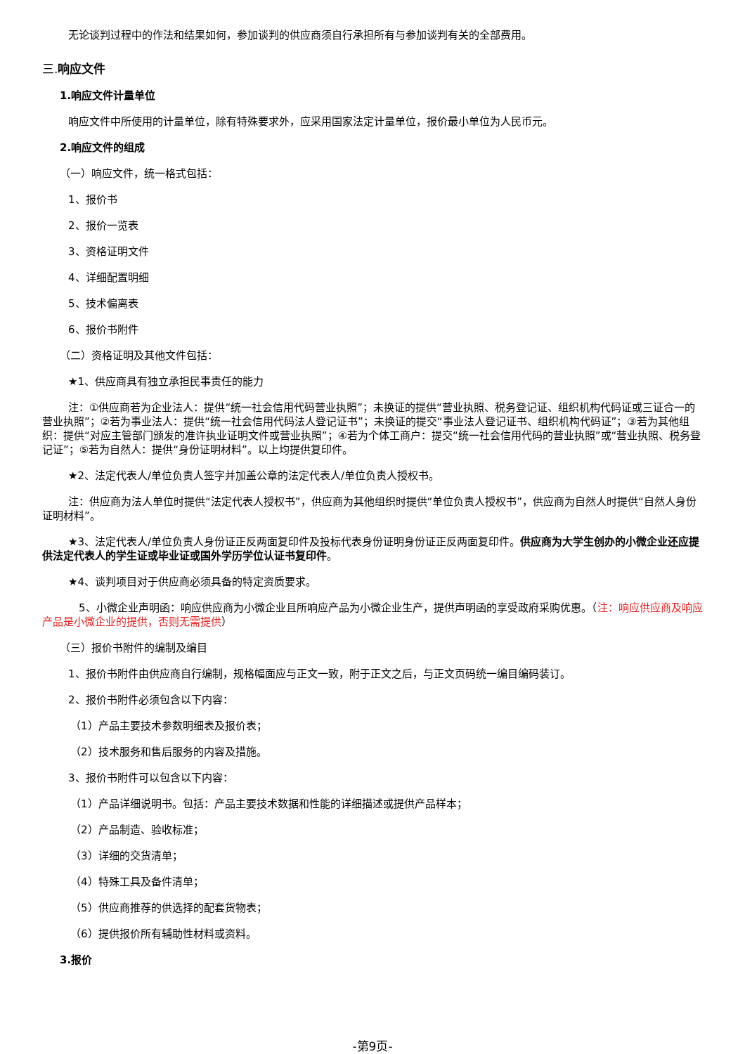无论谈判过程中的作法和结果如何，参加谈判的供应商须自行承担所有与参加谈判有关的全部费用。
三.响应文件
1.响应文件计量单位
响应文件中所使用的计量单位，除有特殊要求外，应采用国家法定计量单位，报价最小单位为人民币元。
2.响应文件的组成
（一）响应文件，统一格式包括：
1、报价书
2、报价一览表
3、资格证明文件
4、详细配置明细
5、技术偏离表
6、报价书附件
（二）资格证明及其他文件包括：
★1、供应商具有独立承担民事责任的能力
注：①供应商若为企业法人：提供“统一社会信用代码营业执照”；未换证的提供“营业执照、税务登记证、组织机构代码证或三证合一的营业执照”；②若为事业法人：提供“统一社会信用代码法人登记证书”；未换证的提交“事业法人登记证书、组织机构代码证”；③若为其他组织：提供“对应主管部门颁发的准许执业证明文件或营业执照”；④若为个体工商户：提交“统一社会信用代码的营业执照”或“营业执照、税务登记证”；⑤若为自然人：提供“身份证明材料”。以上均提供复印件。
★2、法定代表人/单位负责人签字并加盖公章的法定代表人/单位负责人授权书。
注：供应商为法人单位时提供“法定代表人授权书”，供应商为其他组织时提供“单位负责人授权书”，供应商为自然人时提供“自然人身份证明材料”。
★3、法定代表人/单位负责人身份证正反两面复印件及投标代表身份证明身份证正反两面复印件。供应商为大学生创办的小微企业还应提供法定代表人的学生证或毕业证或国外学历学位认证书复印件。
★4、谈判项目对于供应商必须具备的特定资质要求。
5、小微企业声明函：响应供应商为小微企业且所响应产品为小微企业生产，提供声明函的享受政府采购优惠。（注：响应供应商及响应产品是小微企业的提供，否则无需提供）
（三）报价书附件的编制及编目
1、报价书附件由供应商自行编制，规格幅面应与正文一致，附于正文之后，与正文页码统一编目编码装订。
2、报价书附件必须包含以下内容：
（1）产品主要技术参数明细表及报价表；
（2）技术服务和售后服务的内容及措施。
3、报价书附件可以包含以下内容：
（1）产品详细说明书。包括：产品主要技术数据和性能的详细描述或提供产品样本；
（2）产品制造、验收标准；
（3）详细的交货清单；
（4）特殊工具及备件清单；
（5）供应商推荐的供选择的配套货物表；
（6）提供报价所有辅助性材料或资料。
3.报价
-第9页-